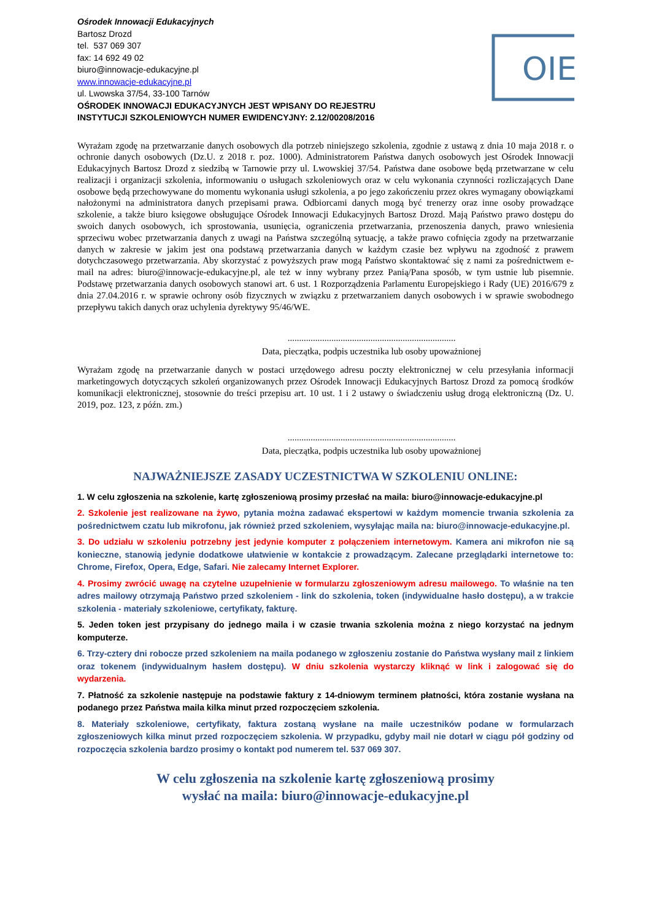OIE
Ośrodek Innowacji Edukacyjnych
Bartosz Drozd
tel. 537 069 307
fax: 14 692 49 02
biuro@innowacje-edukacyjne.pl
www.innowacje-edukacyjne.pl
ul. Lwowska 37/54, 33-100 Tarnów
OŚRODEK INNOWACJI EDUKACYJNYCH JEST WPISANY DO REJESTRU
INSTYTUCJI SZKOLENIOWYCH NUMER EWIDENCYJNY: 2.12/00208/2016
Wyrażam zgodę na przetwarzanie danych osobowych dla potrzeb niniejszego szkolenia, zgodnie z ustawą z dnia 10 maja 2018 r. o ochronie danych osobowych (Dz.U. z 2018 r. poz. 1000). Administratorem Państwa danych osobowych jest Ośrodek Innowacji Edukacyjnych Bartosz Drozd z siedzibą w Tarnowie przy ul. Lwowskiej 37/54. Państwa dane osobowe będą przetwarzane w celu realizacji i organizacji szkolenia, informowaniu o usługach szkoleniowych oraz w celu wykonania czynności rozliczających Dane osobowe będą przechowywane do momentu wykonania usługi szkolenia, a po jego zakończeniu przez okres wymagany obowiązkami nałożonymi na administratora danych przepisami prawa. Odbiorcami danych mogą być trenerzy oraz inne osoby prowadzące szkolenie, a także biuro księgowe obsługujące Ośrodek Innowacji Edukacyjnych Bartosz Drozd. Mają Państwo prawo dostępu do swoich danych osobowych, ich sprostowania, usunięcia, ograniczenia przetwarzania, przenoszenia danych, prawo wniesienia sprzeciwu wobec przetwarzania danych z uwagi na Państwa szczególną sytuację, a także prawo cofnięcia zgody na przetwarzanie danych w zakresie w jakim jest ona podstawą przetwarzania danych w każdym czasie bez wpływu na zgodność z prawem dotychczasowego przetwarzania. Aby skorzystać z powyższych praw mogą Państwo skontaktować się z nami za pośrednictwem e-mail na adres: biuro@innowacje-edukacyjne.pl, ale też w inny wybrany przez Panią/Pana sposób, w tym ustnie lub pisemnie. Podstawę przetwarzania danych osobowych stanowi art. 6 ust. 1 Rozporządzenia Parlamentu Europejskiego i Rady (UE) 2016/679 z dnia 27.04.2016 r. w sprawie ochrony osób fizycznych w związku z przetwarzaniem danych osobowych i w sprawie swobodnego przepływu takich danych oraz uchylenia dyrektywy 95/46/WE.
.........................................................................
Data, pieczątka, podpis uczestnika lub osoby upoważnionej
Wyrażam zgodę na przetwarzanie danych w postaci urzędowego adresu poczty elektronicznej w celu przesyłania informacji marketingowych dotyczących szkoleń organizowanych przez Ośrodek Innowacji Edukacyjnych Bartosz Drozd za pomocą środków komunikacji elektronicznej, stosownie do treści przepisu art. 10 ust. 1 i 2 ustawy o świadczeniu usług drogą elektroniczną (Dz. U. 2019, poz. 123, z późn. zm.)
.........................................................................
Data, pieczątka, podpis uczestnika lub osoby upoważnionej
NAJWAŻNIEJSZE ZASADY UCZESTNICTWA W SZKOLENIU ONLINE:
1. W celu zgłoszenia na szkolenie, kartę zgłoszeniową prosimy przesłać na maila: biuro@innowacje-edukacyjne.pl
2. Szkolenie jest realizowane na żywo, pytania można zadawać ekspertowi w każdym momencie trwania szkolenia za pośrednictwem czatu lub mikrofonu, jak również przed szkoleniem, wysyłając maila na: biuro@innowacje-edukacyjne.pl.
3. Do udziału w szkoleniu potrzebny jest jedynie komputer z połączeniem internetowym. Kamera ani mikrofon nie są konieczne, stanowią jedynie dodatkowe ułatwienie w kontakcie z prowadzącym. Zalecane przeglądarki internetowe to: Chrome, Firefox, Opera, Edge, Safari. Nie zalecamy Internet Explorer.
4. Prosimy zwrócić uwagę na czytelne uzupełnienie w formularzu zgłoszeniowym adresu mailowego. To właśnie na ten adres mailowy otrzymają Państwo przed szkoleniem - link do szkolenia, token (indywidualne hasło dostępu), a w trakcie szkolenia - materiały szkoleniowe, certyfikaty, fakturę.
5. Jeden token jest przypisany do jednego maila i w czasie trwania szkolenia można z niego korzystać na jednym komputerze.
6. Trzy-cztery dni robocze przed szkoleniem na maila podanego w zgłoszeniu zostanie do Państwa wysłany mail z linkiem oraz tokenem (indywidualnym hasłem dostępu). W dniu szkolenia wystarczy kliknąć w link i zalogować się do wydarzenia.
7. Płatność za szkolenie następuje na podstawie faktury z 14-dniowym terminem płatności, która zostanie wysłana na podanego przez Państwa maila kilka minut przed rozpoczęciem szkolenia.
8. Materiały szkoleniowe, certyfikaty, faktura zostaną wysłane na maile uczestników podane w formularzach zgłoszeniowych kilka minut przed rozpoczęciem szkolenia. W przypadku, gdyby mail nie dotarł w ciągu pół godziny od rozpoczęcia szkolenia bardzo prosimy o kontakt pod numerem tel. 537 069 307.
W celu zgłoszenia na szkolenie kartę zgłoszeniową prosimy
wysłać na maila: biuro@innowacje-edukacyjne.pl